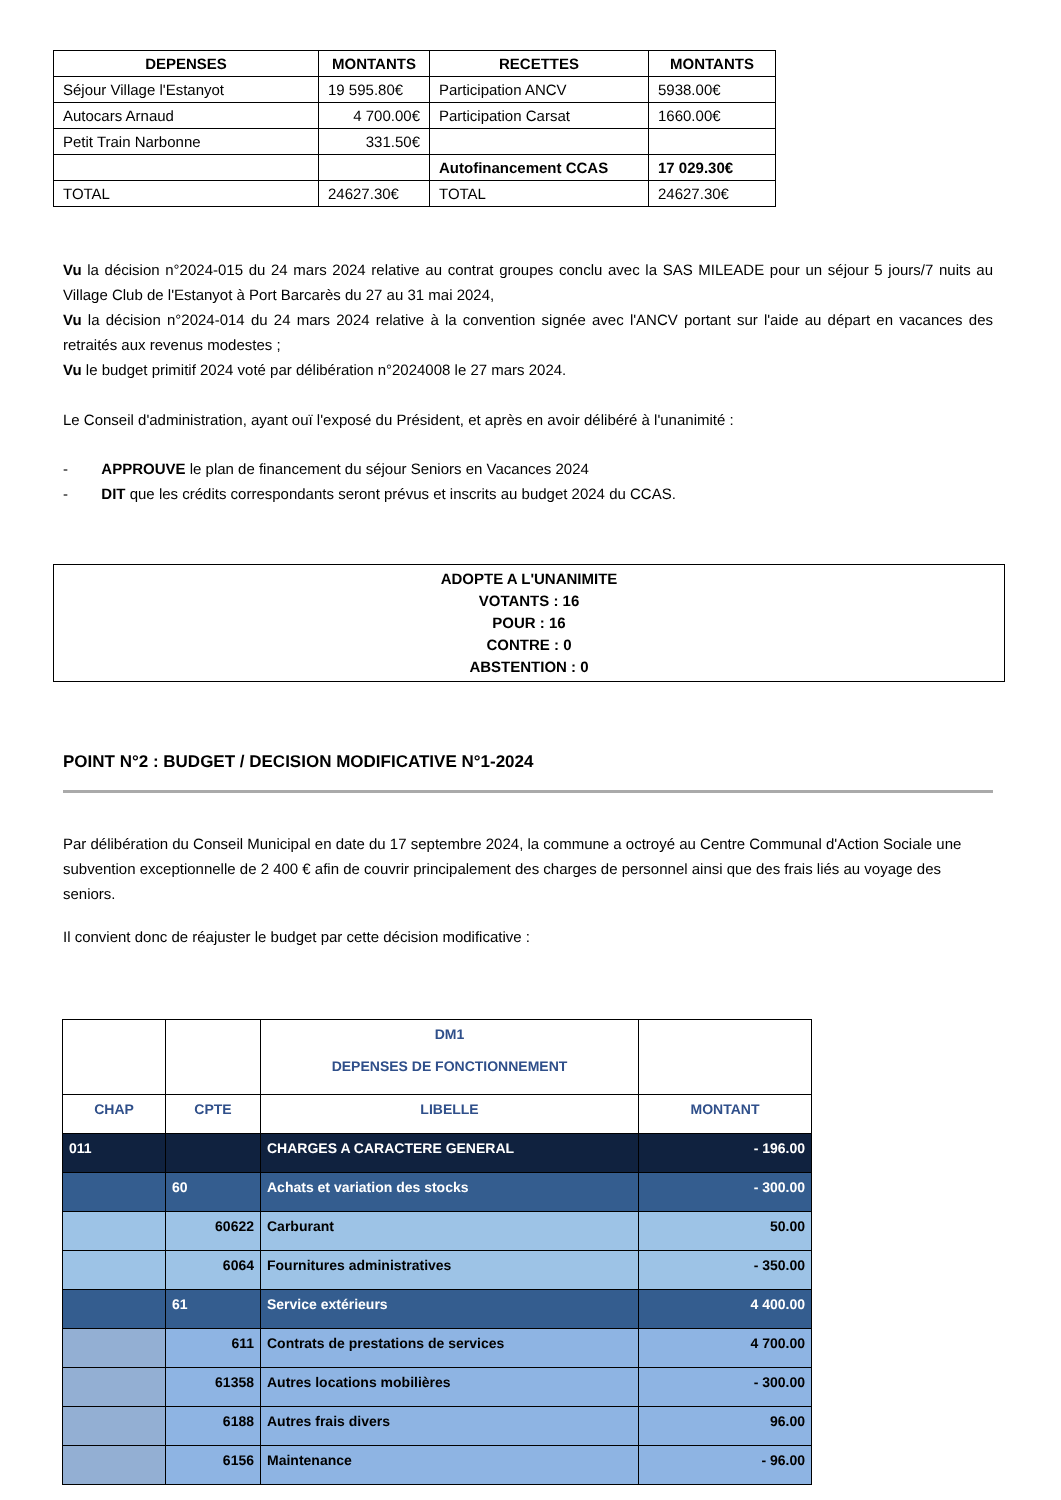| DEPENSES | MONTANTS | RECETTES | MONTANTS |
| --- | --- | --- | --- |
| Séjour Village l'Estanyot | 19 595.80€ | Participation ANCV | 5938.00€ |
| Autocars Arnaud | 4 700.00€ | Participation Carsat | 1660.00€ |
| Petit Train Narbonne | 331.50€ | | |
| | | Autofinancement CCAS | 17 029.30€ |
| TOTAL | 24627.30€ | TOTAL | 24627.30€ |
Vu la décision n°2024-015 du 24 mars 2024 relative au contrat groupes conclu avec la SAS MILEADE pour un séjour 5 jours/7 nuits au Village Club de l'Estanyot à Port Barcarès du 27 au 31 mai 2024,
Vu la décision n°2024-014 du 24 mars 2024 relative à la convention signée avec l'ANCV portant sur l'aide au départ en vacances des retraités aux revenus modestes ;
Vu le budget primitif 2024 voté par délibération n°2024008 le 27 mars 2024.
Le Conseil d'administration, ayant ouï l'exposé du Président, et après en avoir délibéré à l'unanimité :
- APPROUVE le plan de financement du séjour Seniors en Vacances 2024
- DIT que les crédits correspondants seront prévus et inscrits au budget 2024 du CCAS.
ADOPTE A L'UNANIMITE
VOTANTS : 16
POUR : 16
CONTRE : 0
ABSTENTION : 0
POINT N°2 : BUDGET / DECISION MODIFICATIVE N°1-2024
Par délibération du Conseil Municipal en date du 17 septembre 2024, la commune a octroyé au Centre Communal d'Action Sociale une subvention exceptionnelle de 2 400 € afin de couvrir principalement des charges de personnel ainsi que des frais liés au voyage des seniors.
Il convient donc de réajuster le budget par cette décision modificative :
| | | DM1 DEPENSES DE FONCTIONNEMENT | |
| CHAP | CPTE | LIBELLE | MONTANT |
| 011 | | CHARGES A CARACTERE GENERAL | - 196.00 |
| | 60 | Achats et variation des stocks | - 300.00 |
| | 60622 | Carburant | 50.00 |
| | 6064 | Fournitures administratives | - 350.00 |
| | 61 | Service extérieurs | 4 400.00 |
| | 611 | Contrats de prestations de services | 4 700.00 |
| | 61358 | Autres locations mobilières | - 300.00 |
| | 6188 | Autres frais divers | 96.00 |
| | 6156 | Maintenance | - 96.00 |